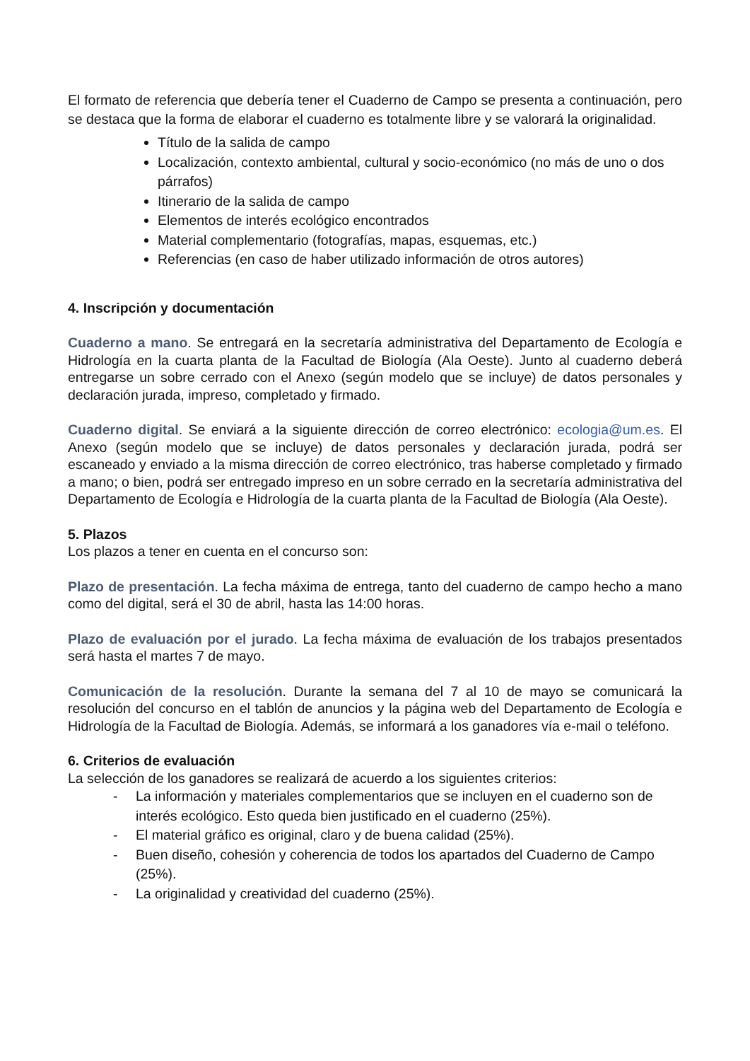El formato de referencia que debería tener el Cuaderno de Campo se presenta a continuación, pero se destaca que la forma de elaborar el cuaderno es totalmente libre y se valorará la originalidad.
Título de la salida de campo
Localización, contexto ambiental, cultural y socio-económico (no más de uno o dos párrafos)
Itinerario de la salida de campo
Elementos de interés ecológico encontrados
Material complementario (fotografías, mapas, esquemas, etc.)
Referencias (en caso de haber utilizado información de otros autores)
4. Inscripción y documentación
Cuaderno a mano. Se entregará en la secretaría administrativa del Departamento de Ecología e Hidrología en la cuarta planta de la Facultad de Biología (Ala Oeste). Junto al cuaderno deberá entregarse un sobre cerrado con el Anexo (según modelo que se incluye) de datos personales y declaración jurada, impreso, completado y firmado.
Cuaderno digital. Se enviará a la siguiente dirección de correo electrónico: ecologia@um.es. El Anexo (según modelo que se incluye) de datos personales y declaración jurada, podrá ser escaneado y enviado a la misma dirección de correo electrónico, tras haberse completado y firmado a mano; o bien, podrá ser entregado impreso en un sobre cerrado en la secretaría administrativa del Departamento de Ecología e Hidrología de la cuarta planta de la Facultad de Biología (Ala Oeste).
5. Plazos
Los plazos a tener en cuenta en el concurso son:
Plazo de presentación. La fecha máxima de entrega, tanto del cuaderno de campo hecho a mano como del digital, será el 30 de abril, hasta las 14:00 horas.
Plazo de evaluación por el jurado. La fecha máxima de evaluación de los trabajos presentados será hasta el martes 7 de mayo.
Comunicación de la resolución. Durante la semana del 7 al 10 de mayo se comunicará la resolución del concurso en el tablón de anuncios y la página web del Departamento de Ecología e Hidrología de la Facultad de Biología. Además, se informará a los ganadores vía e-mail o teléfono.
6. Criterios de evaluación
La selección de los ganadores se realizará de acuerdo a los siguientes criterios:
- La información y materiales complementarios que se incluyen en el cuaderno son de interés ecológico. Esto queda bien justificado en el cuaderno (25%).
- El material gráfico es original, claro y de buena calidad (25%).
- Buen diseño, cohesión y coherencia de todos los apartados del Cuaderno de Campo (25%).
- La originalidad y creatividad del cuaderno (25%).